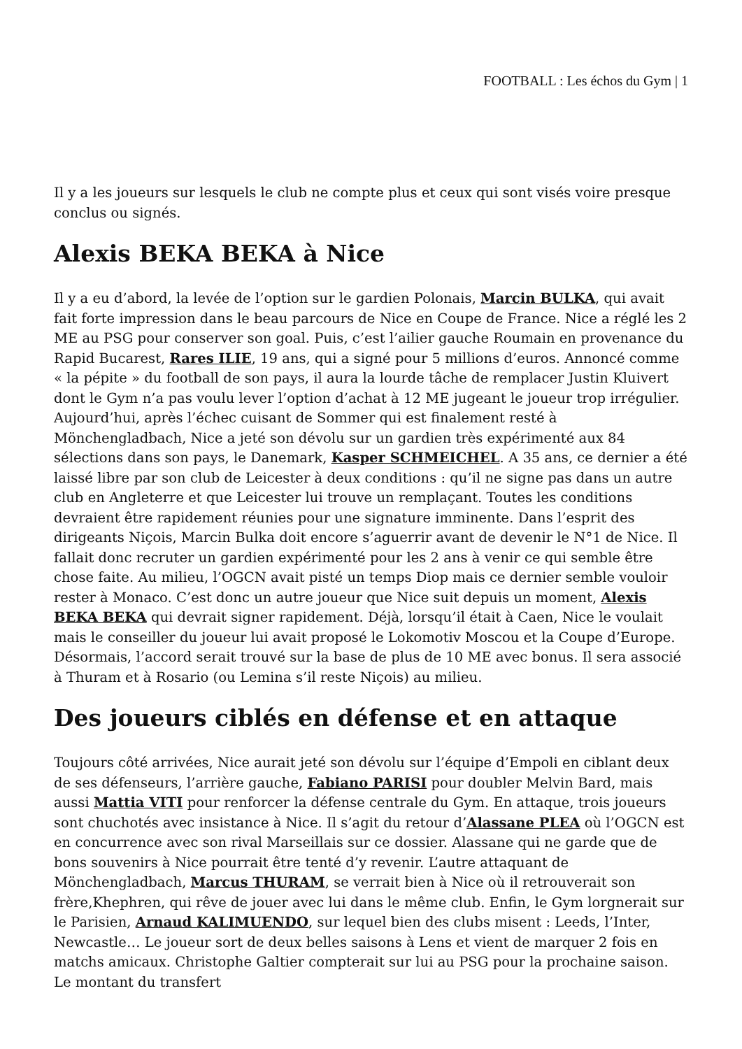FOOTBALL : Les échos du Gym | 1
Il y a les joueurs sur lesquels le club ne compte plus et ceux qui sont visés voire presque conclus ou signés.
Alexis BEKA BEKA à Nice
Il y a eu d’abord, la levée de l’option sur le gardien Polonais, Marcin BULKA, qui avait fait forte impression dans le beau parcours de Nice en Coupe de France. Nice a réglé les 2 ME au PSG pour conserver son goal. Puis, c’est l’ailier gauche Roumain en provenance du Rapid Bucarest, Rares ILIE, 19 ans, qui a signé pour 5 millions d’euros. Annoncé comme « la pépite » du football de son pays, il aura la lourde tâche de remplacer Justin Kluivert dont le Gym n’a pas voulu lever l’option d’achat à 12 ME jugeant le joueur trop irrégulier. Aujourd’hui, après l’échec cuisant de Sommer qui est finalement resté à Mönchengladbach, Nice a jeté son dévolu sur un gardien très expérimenté aux 84 sélections dans son pays, le Danemark, Kasper SCHMEICHEL. A 35 ans, ce dernier a été laissé libre par son club de Leicester à deux conditions : qu’il ne signe pas dans un autre club en Angleterre et que Leicester lui trouve un remplaçant. Toutes les conditions devraient être rapidement réunies pour une signature imminente. Dans l’esprit des dirigeants Niçois, Marcin Bulka doit encore s’aguerrir avant de devenir le N°1 de Nice. Il fallait donc recruter un gardien expérimenté pour les 2 ans à venir ce qui semble être chose faite. Au milieu, l’OGCN avait pisté un temps Diop mais ce dernier semble vouloir rester à Monaco. C’est donc un autre joueur que Nice suit depuis un moment, Alexis BEKA BEKA qui devrait signer rapidement. Déjà, lorsqu’il était à Caen, Nice le voulait mais le conseiller du joueur lui avait proposé le Lokomotiv Moscou et la Coupe d’Europe. Désormais, l’accord serait trouvé sur la base de plus de 10 ME avec bonus. Il sera associé à Thuram et à Rosario (ou Lemina s’il reste Niçois) au milieu.
Des joueurs ciblés en défense et en attaque
Toujours côté arrivées, Nice aurait jeté son dévolu sur l’équipe d’Empoli en ciblant deux de ses défenseurs, l’arrière gauche, Fabiano PARISI pour doubler Melvin Bard, mais aussi Mattia VITI pour renforcer la défense centrale du Gym. En attaque, trois joueurs sont chuchotés avec insistance à Nice. Il s’agit du retour d’Alassane PLEA où l’OGCN est en concurrence avec son rival Marseillais sur ce dossier. Alassane qui ne garde que de bons souvenirs à Nice pourrait être tenté d’y revenir. L’autre attaquant de Mönchengladbach, Marcus THURAM, se verrait bien à Nice où il retrouverait son frère,Khephren, qui rêve de jouer avec lui dans le même club. Enfin, le Gym lorgnerait sur le Parisien, Arnaud KALIMUENDO, sur lequel bien des clubs misent : Leeds, l’Inter, Newcastle… Le joueur sort de deux belles saisons à Lens et vient de marquer 2 fois en matchs amicaux. Christophe Galtier compterait sur lui au PSG pour la prochaine saison. Le montant du transfert